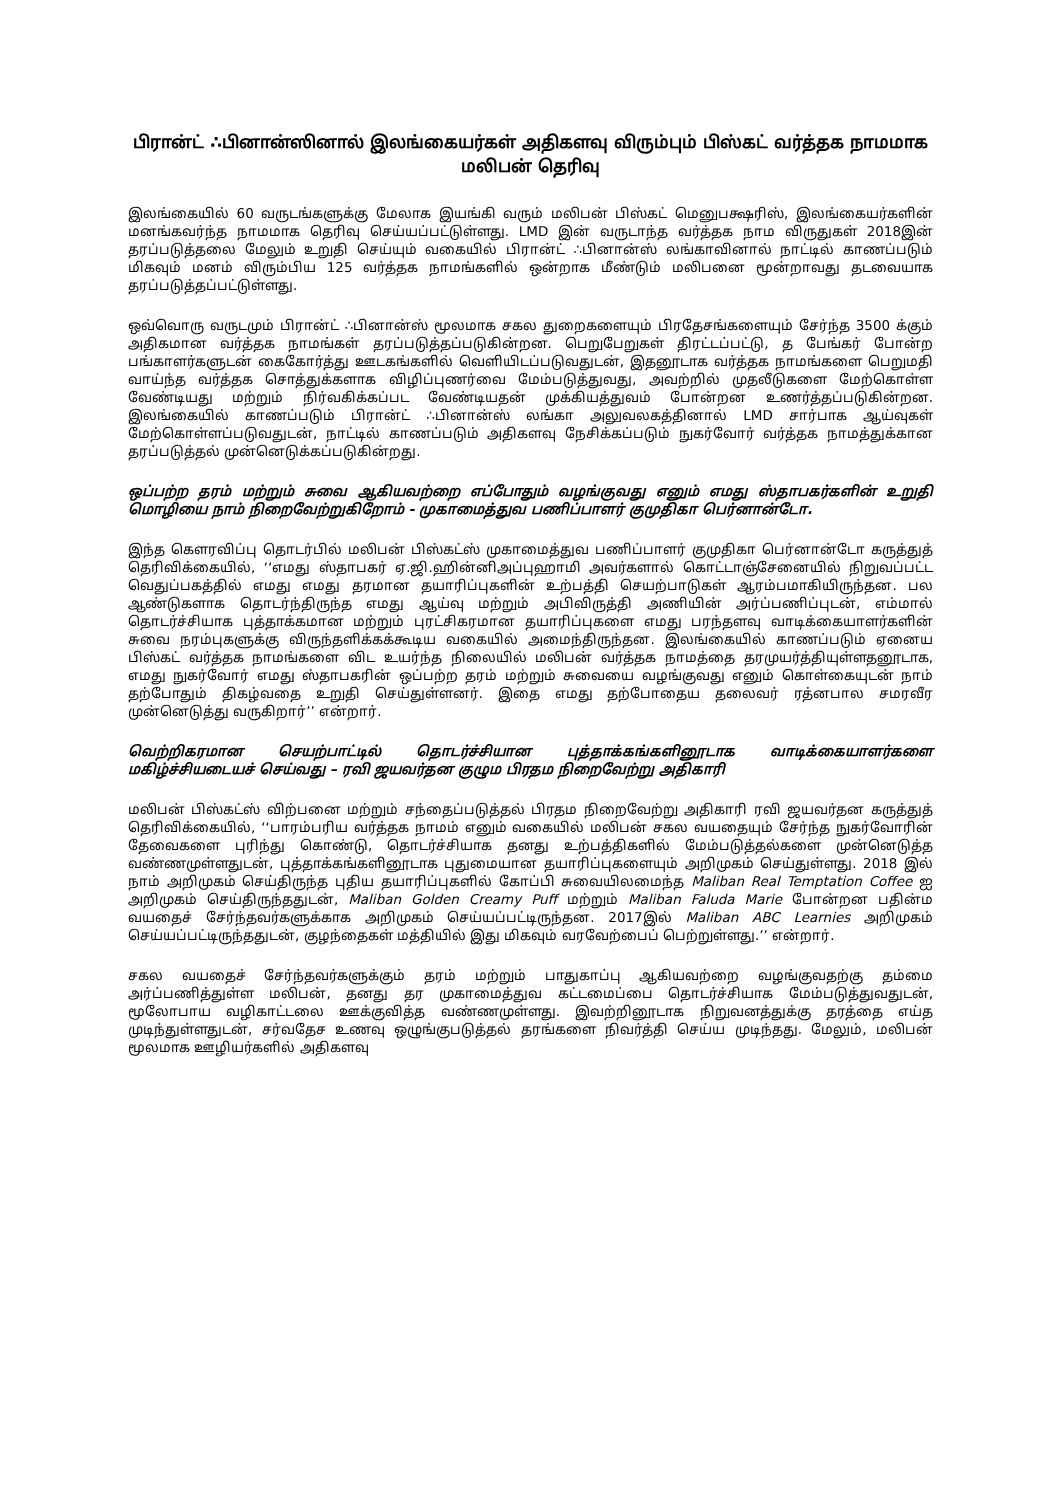பிரான்ட் ∴பினான்ஸினால் இலங்கையர்கள் அதிகளவு விரும்பும் பிஸ்கட் வர்த்தக நாமமாக மலிபன் தெரிவு
இலங்கையில் 60 வருடங்களுக்கு மேலாக இயங்கி வரும் மலிபன் பிஸ்கட் மெனுபக்ஷரிஸ், இலங்கையர்களின் மனங்கவர்ந்த நாமமாக தெரிவு செய்யப்பட்டுள்ளது. LMD இன் வருடாந்த வர்த்தக நாம விருதுகள் 2018இன் தரப்படுத்தலை மேலும் உறுதி செய்யும் வகையில் பிரான்ட் ∴பினான்ஸ் லங்காவினால் நாட்டில் காணப்படும் மிகவும் மனம் விரும்பிய 125 வர்த்தக நாமங்களில் ஒன்றாக மீண்டும் மலிபனை மூன்றாவது தடவையாக தரப்படுத்தப்பட்டுள்ளது.
ஒவ்வொரு வருடமும் பிரான்ட் ∴பினான்ஸ் மூலமாக சகல துறைகளையும் பிரதேசங்களையும் சேர்ந்த 3500 க்கும் அதிகமான வர்த்தக நாமங்கள் தரப்படுத்தப்படுகின்றன. பெறுபேறுகள் திரட்டப்பட்டு, த பேங்கர் போன்ற பங்காளர்களுடன் கைகோர்த்து ஊடகங்களில் வெளியிடப்படுவதுடன், இதனூடாக வர்த்தக நாமங்களை பெறுமதி வாய்ந்த வர்த்தக சொத்துக்களாக விழிப்புணர்வை மேம்படுத்துவது, அவற்றில் முதலீடுகளை மேற்கொள்ள வேண்டியது மற்றும் நிர்வகிக்கப்பட வேண்டியதன் முக்கியத்துவம் போன்றன உணர்த்தப்படுகின்றன. இலங்கையில் காணப்படும் பிரான்ட் ∴பினான்ஸ் லங்கா அலுவலகத்தினால் LMD சார்பாக ஆய்வுகள் மேற்கொள்ளப்படுவதுடன், நாட்டில் காணப்படும் அதிகளவு நேசிக்கப்படும் நுகர்வோர் வர்த்தக நாமத்துக்கான தரப்படுத்தல் முன்னெடுக்கப்படுகின்றது.
ஒப்பற்ற தரம் மற்றும் சுவை ஆகியவற்றை எப்போதும் வழங்குவது எனும் எமது ஸ்தாபகர்களின் உறுதி மொழியை நாம் நிறைவேற்றுகிறோம் - முகாமைத்துவ பணிப்பாளர் குமுதிகா பெர்னான்டோ.
இந்த கௌரவிப்பு தொடர்பில் மலிபன் பிஸ்கட்ஸ் முகாமைத்துவ பணிப்பாளர் குமுதிகா பெர்னான்டோ கருத்துத் தெரிவிக்கையில், ‘‘எமது ஸ்தாபகர் ஏ.ஜி.ஹின்னிஅப்புஹாமி அவர்களால் கொட்டாஞ்சேனையில் நிறுவப்பட்ட வெதுப்பகத்தில் எமது எமது தரமான தயாரிப்புகளின் உற்பத்தி செயற்பாடுகள் ஆரம்பமாகியிருந்தன. பல ஆண்டுகளாக தொடர்ந்திருந்த எமது ஆய்வு மற்றும் அபிவிருத்தி அணியின் அர்ப்பணிப்புடன், எம்மால் தொடர்ச்சியாக புத்தாக்கமான மற்றும் புரட்சிகரமான தயாரிப்புகளை எமது பரந்தளவு வாடிக்கையாளர்களின் சுவை நரம்புகளுக்கு விருந்தளிக்கக்கூடிய வகையில் அமைந்திருந்தன. இலங்கையில் காணப்படும் ஏனைய பிஸ்கட் வர்த்தக நாமங்களை விட உயர்ந்த நிலையில் மலிபன் வர்த்தக நாமத்தை தரமுயர்த்தியுள்ளதனூடாக, எமது நுகர்வோர் எமது ஸ்தாபகரின் ஒப்பற்ற தரம் மற்றும் சுவையை வழங்குவது எனும் கொள்கையுடன் நாம் தற்போதும் திகழ்வதை உறுதி செய்துள்ளனர். இதை எமது தற்போதைய தலைவர் ரத்னபால சமரவீர முன்னெடுத்து வருகிறார்’’ என்றார்.
வெற்றிகரமான செயற்பாட்டில் தொடர்ச்சியான புத்தாக்கங்களினூடாக வாடிக்கையாளர்களை மகிழ்ச்சியடையச் செய்வது – ரவி ஜயவர்தன குழும பிரதம நிறைவேற்று அதிகாரி
மலிபன் பிஸ்கட்ஸ் விற்பனை மற்றும் சந்தைப்படுத்தல் பிரதம நிறைவேற்று அதிகாரி ரவி ஜயவர்தன கருத்துத் தெரிவிக்கையில், ‘‘பாரம்பரிய வர்த்தக நாமம் எனும் வகையில் மலிபன் சகல வயதையும் சேர்ந்த நுகர்வோரின் தேவைகளை புரிந்து கொண்டு, தொடர்ச்சியாக தனது உற்பத்திகளில் மேம்படுத்தல்களை முன்னெடுத்த வண்ணமுள்ளதுடன், புத்தாக்கங்களினூடாக புதுமையான தயாரிப்புகளையும் அறிமுகம் செய்துள்ளது. 2018 இல் நாம் அறிமுகம் செய்திருந்த புதிய தயாரிப்புகளில் கோப்பி சுவையிலமைந்த Maliban Real Temptation Coffee ஐ அறிமுகம் செய்திருந்ததுடன், Maliban Golden Creamy Puff மற்றும் Maliban Faluda Marie போன்றன பதின்ம வயதைச் சேர்ந்தவர்களுக்காக அறிமுகம் செய்யப்பட்டிருந்தன. 2017இல் Maliban ABC Learnies அறிமுகம் செய்யப்பட்டிருந்ததுடன், குழந்தைகள் மத்தியில் இது மிகவும் வரவேற்பைப் பெற்றுள்ளது.’’ என்றார்.
சகல வயதைச் சேர்ந்தவர்களுக்கும் தரம் மற்றும் பாதுகாப்பு ஆகியவற்றை வழங்குவதற்கு தம்மை அர்ப்பணித்துள்ள மலிபன், தனது தர முகாமைத்துவ கட்டமைப்பை தொடர்ச்சியாக மேம்படுத்துவதுடன், மூலோபாய வழிகாட்டலை ஊக்குவித்த வண்ணமுள்ளது. இவற்றினூடாக நிறுவனத்துக்கு தரத்தை எய்த முடிந்துள்ளதுடன், சர்வதேச உணவு ஒழுங்குபடுத்தல் தரங்களை நிவர்த்தி செய்ய முடிந்தது. மேலும், மலிபன் மூலமாக ஊழியர்களில் அதிகளவு